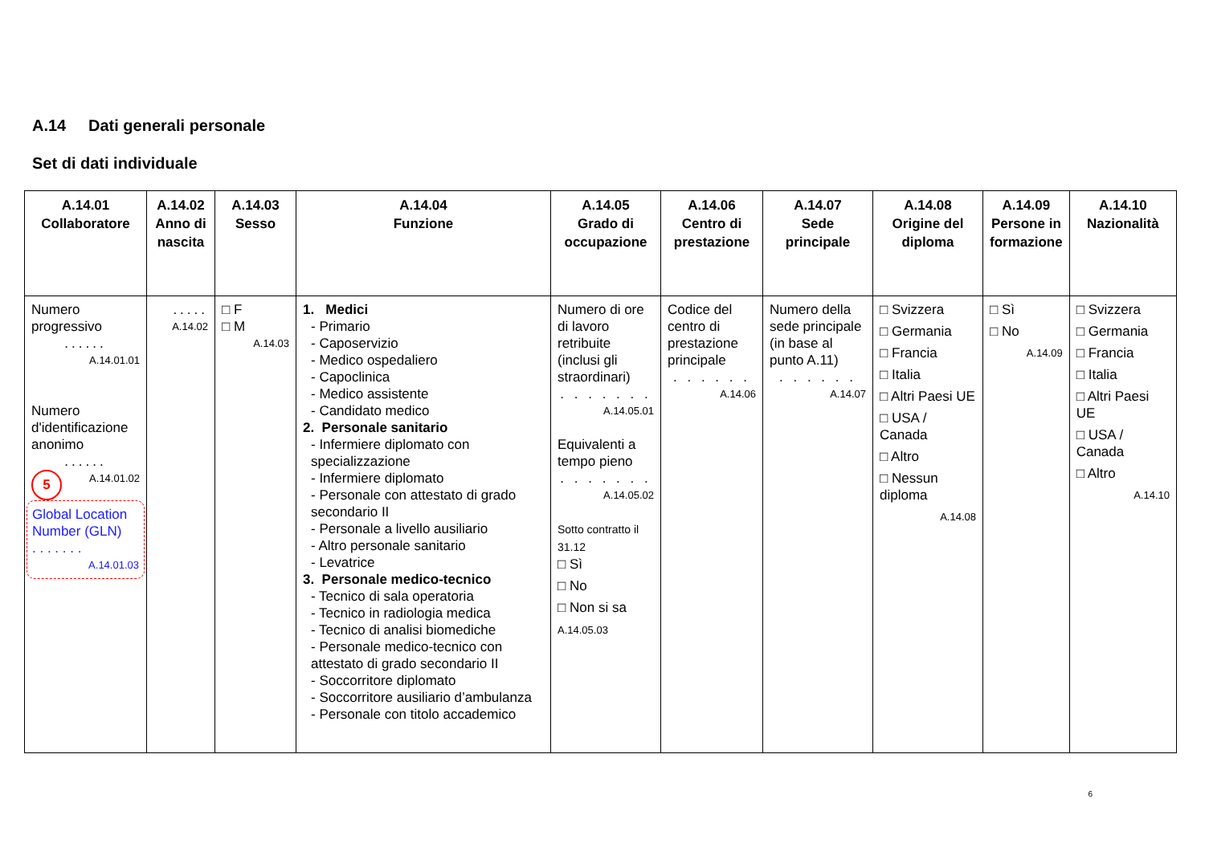A.14 Dati generali personale
Set di dati individuale
| A.14.01 Collaboratore | A.14.02 Anno di nascita | A.14.03 Sesso | A.14.04 Funzione | A.14.05 Grado di occupazione | A.14.06 Centro di prestazione | A.14.07 Sede principale | A.14.08 Origine del diploma | A.14.09 Persone in formazione | A.14.10 Nazionalità |
| --- | --- | --- | --- | --- | --- | --- | --- | --- | --- |
| Numero progressivo ...... A.14.01.01 Numero d'identificazione anonimo ...... 5 A.14.01.02 Global Location Number (GLN) . . . . . . . A.14.01.03 | ..... A.14.02 | □ F □ M A.14.03 | 1. Medici - Primario - Caposervizio - Medico ospedaliero - Capoclinica - Medico assistente - Candidato medico 2. Personale sanitario - Infermiere diplomato con specializzazione - Infermiere diplomato - Personale con attestato di grado secondario II - Personale a livello ausiliario - Altro personale sanitario - Levatrice 3. Personale medico-tecnico - Tecnico di sala operatoria - Tecnico in radiologia medica - Tecnico di analisi biomediche - Personale medico-tecnico con attestato di grado secondario II - Soccorritore diplomato - Soccorritore ausiliario d’ambulanza - Personale con titolo accademico | Numero di ore di lavoro retribuite (inclusi gli straordinari) . . . . . . . A.14.05.01 Equivalenti a tempo pieno . . . . . . . A.14.05.02 Sotto contratto il 31.12 □ Sì □ No □ Non si sa A.14.05.03 | Codice del centro di prestazione principale . . . . . . A.14.06 | Numero della sede principale (in base al punto A.11) . . . . . . A.14.07 | □ Svizzera □ Germania □ Francia □ Italia □ Altri Paesi UE □ USA / Canada □ Altro □ Nessun diploma A.14.08 | □ Sì □ No A.14.09 | □ Svizzera □ Germania □ Francia □ Italia □ Altri Paesi UE □ USA / Canada □ Altro A.14.10 |
6